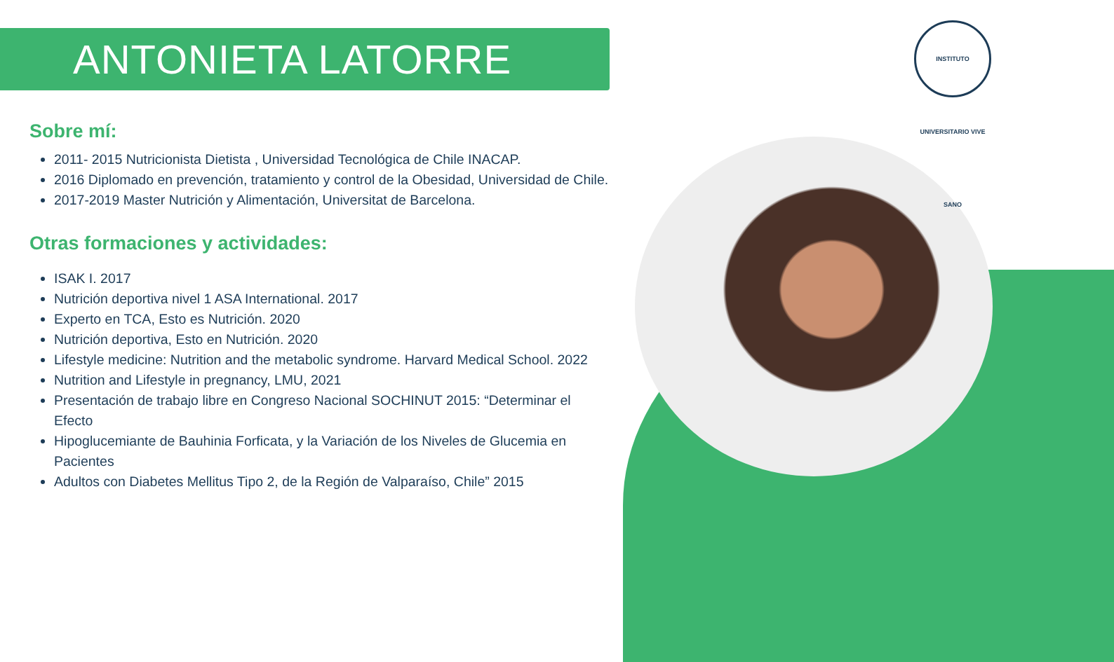INSTITUTO UNIVERSITARIO VIVE SANO
ANTONIETA LATORRE
Sobre mí:
2011- 2015 Nutricionista Dietista , Universidad Tecnológica de Chile INACAP.
2016 Diplomado en prevención, tratamiento y control de la Obesidad, Universidad de Chile.
2017-2019 Master Nutrición y Alimentación, Universitat de Barcelona.
Otras formaciones y actividades:
ISAK I. 2017
Nutrición deportiva nivel 1 ASA International. 2017
Experto en TCA, Esto es Nutrición. 2020
Nutrición deportiva, Esto en Nutrición. 2020
Lifestyle medicine: Nutrition and the metabolic syndrome. Harvard Medical School. 2022
Nutrition and Lifestyle in pregnancy, LMU, 2021
Presentación de trabajo libre en Congreso Nacional SOCHINUT 2015: “Determinar el Efecto
Hipoglucemiante de Bauhinia Forficata, y la Variación de los Niveles de Glucemia en Pacientes
Adultos con Diabetes Mellitus Tipo 2, de la Región de Valparaíso, Chile” 2015